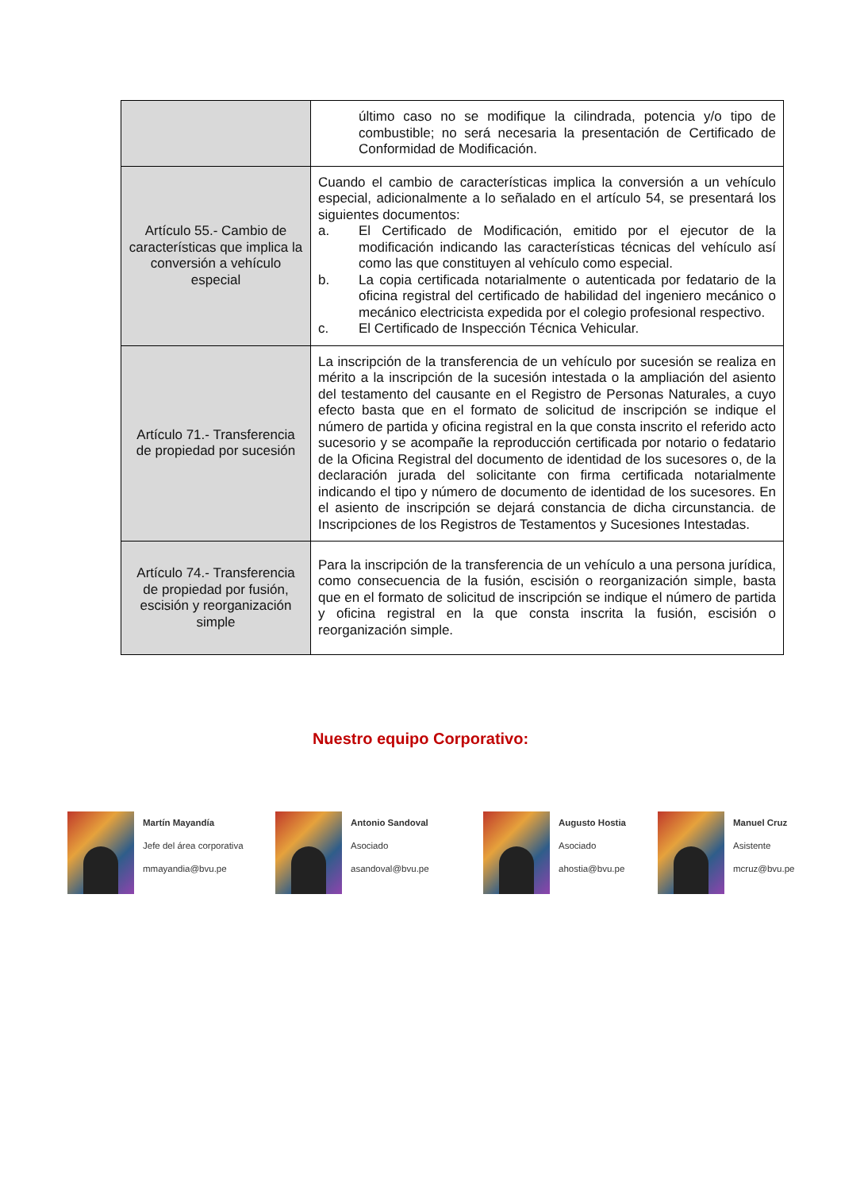| | último caso no se modifique la cilindrada, potencia y/o tipo de combustible; no será necesaria la presentación de Certificado de Conformidad de Modificación. |
| Artículo 55.- Cambio de características que implica la conversión a vehículo especial | Cuando el cambio de características implica la conversión a un vehículo especial, adicionalmente a lo señalado en el artículo 54, se presentará los siguientes documentos: a. El Certificado de Modificación, emitido por el ejecutor de la modificación indicando las características técnicas del vehículo así como las que constituyen al vehículo como especial. b. La copia certificada notarialmente o autenticada por fedatario de la oficina registral del certificado de habilidad del ingeniero mecánico o mecánico electricista expedida por el colegio profesional respectivo. c. El Certificado de Inspección Técnica Vehicular. |
| Artículo 71.- Transferencia de propiedad por sucesión | La inscripción de la transferencia de un vehículo por sucesión se realiza en mérito a la inscripción de la sucesión intestada o la ampliación del asiento del testamento del causante en el Registro de Personas Naturales, a cuyo efecto basta que en el formato de solicitud de inscripción se indique el número de partida y oficina registral en la que consta inscrito el referido acto sucesorio y se acompañe la reproducción certificada por notario o fedatario de la Oficina Registral del documento de identidad de los sucesores o, de la declaración jurada del solicitante con firma certificada notarialmente indicando el tipo y número de documento de identidad de los sucesores. En el asiento de inscripción se dejará constancia de dicha circunstancia. de Inscripciones de los Registros de Testamentos y Sucesiones Intestadas. |
| Artículo 74.- Transferencia de propiedad por fusión, escisión y reorganización simple | Para la inscripción de la transferencia de un vehículo a una persona jurídica, como consecuencia de la fusión, escisión o reorganización simple, basta que en el formato de solicitud de inscripción se indique el número de partida y oficina registral en la que consta inscrita la fusión, escisión o reorganización simple. |
Nuestro equipo Corporativo:
Martín Mayandía
Jefe del área corporativa
mmayandia@bvu.pe
Antonio Sandoval
Asociado
asandoval@bvu.pe
Augusto Hostia
Asociado
ahostia@bvu.pe
Manuel Cruz
Asistente
mcruz@bvu.pe